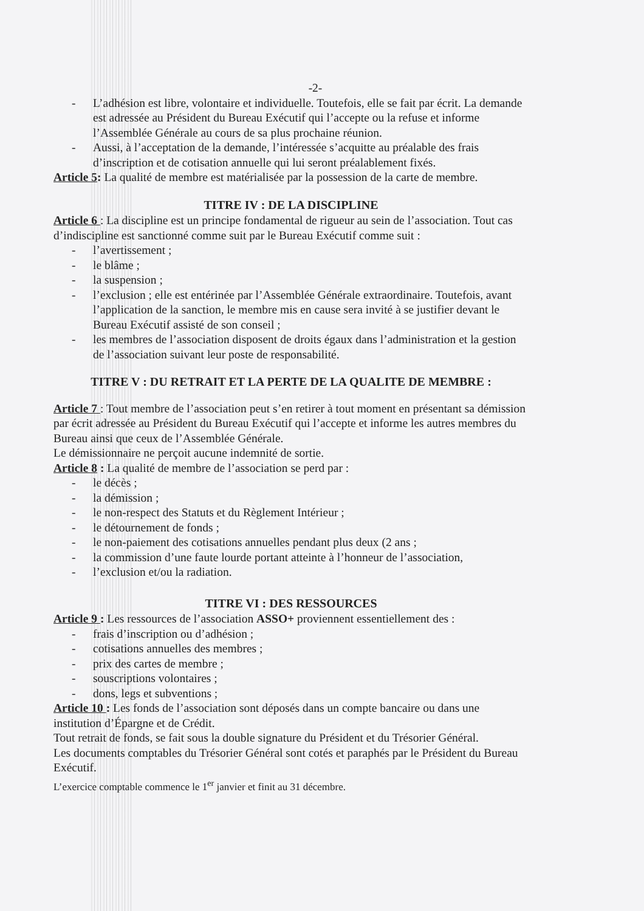-2-
- L’adhésion est libre, volontaire et individuelle. Toutefois, elle se fait par écrit. La demande est adressée au Président du Bureau Exécutif qui l’accepte ou la refuse et informe l’Assemblée Générale au cours de sa plus prochaine réunion.
- Aussi, à l’acceptation de la demande, l’intéressée s’acquitte au préalable des frais d’inscription et de cotisation annuelle qui lui seront préalablement fixés.
Article 5: La qualité de membre est matérialisée par la possession de la carte de membre.
TITRE IV : DE LA DISCIPLINE
Article 6 : La discipline est un principe fondamental de rigueur au sein de l’association. Tout cas d’indiscipline est sanctionné comme suit par le Bureau Exécutif comme suit :
- l’avertissement ;
- le blâme ;
- la suspension ;
- l’exclusion ; elle est entérinée par l’Assemblée Générale extraordinaire. Toutefois, avant l’application de la sanction, le membre mis en cause sera invité à se justifier devant le Bureau Exécutif assisté de son conseil ;
- les membres de l’association disposent de droits égaux dans l’administration et la gestion de l’association suivant leur poste de responsabilité.
TITRE V : DU RETRAIT ET LA PERTE DE LA QUALITE DE MEMBRE :
Article 7 : Tout membre de l’association peut s’en retirer à tout moment en présentant sa démission par écrit adressée au Président du Bureau Exécutif qui l’accepte et informe les autres membres du Bureau ainsi que ceux de l’Assemblée Générale.
Le démissionnaire ne perçoit aucune indemnité de sortie.
Article 8 : La qualité de membre de l’association se perd par :
- le décès ;
- la démission ;
- le non-respect des Statuts et du Règlement Intérieur ;
- le détournement de fonds ;
- le non-paiement des cotisations annuelles pendant plus deux (2 ans ;
- la commission d’une faute lourde portant atteinte à l’honneur de l’association,
- l’exclusion et/ou la radiation.
TITRE VI : DES RESSOURCES
Article 9 : Les ressources de l’association ASSO+ proviennent essentiellement des :
- frais d’inscription ou d’adhésion ;
- cotisations annuelles des membres ;
- prix des cartes de membre ;
- souscriptions volontaires ;
- dons, legs et subventions ;
Article 10 : Les fonds de l’association sont déposés dans un compte bancaire ou dans une institution d’Épargne et de Crédit.
Tout retrait de fonds, se fait sous la double signature du Président et du Trésorier Général.
Les documents comptables du Trésorier Général sont cotés et paraphés par le Président du Bureau Exécutif.
L’exercice comptable commence le 1<sup>er</sup> janvier et finit au 31 décembre.